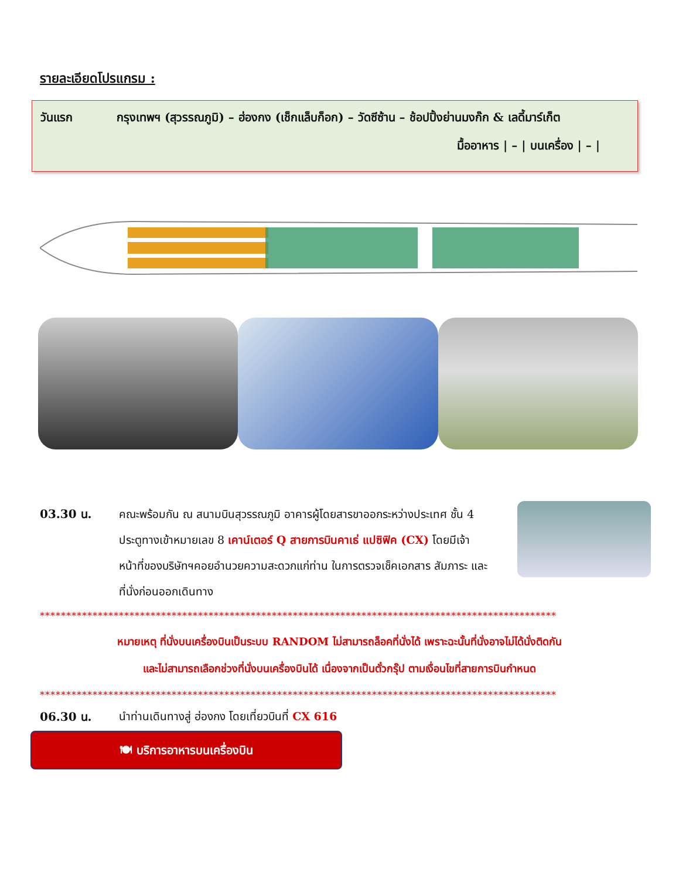รายละเอียดโปรแกรม :
วันแรก กรุงเทพฯ (สุวรรณภูมิ) – ฮ่องกง (เช็กแล็บก็อก) – วัดซีซ้าน – ช้อปปิ้งย่านมงก๊ก & เลดี้มาร์เก็ต
มื้ออาหาร | – | บนเครื่อง | – |
03.30 น. คณะพร้อมกัน ณ สนามบินสุวรรณภูมิ อาคารผู้โดยสารขาออกระหว่างประเทศ ชั้น 4 ประตูทางเข้าหมายเลข 8 เคาน์เตอร์ Q สายการบินคาเธ่ แปซิฟิค (CX) โดยมีเจ้าหน้าที่ของบริษัทฯคอยอำนวยความสะดวกแก่ท่าน ในการตรวจเช็คเอกสาร สัมภาระ และที่นั่งก่อนออกเดินทาง
**************************************************************************************************
หมายเหตุ ที่นั่งบนเครื่องบินเป็นระบบ RANDOM ไม่สามารถล็อคที่นั่งได้ เพราะฉะนั้นที่นั่งอาจไม่ได้นั่งติดกัน
และไม่สามารถเลือกช่วงที่นั่งบนเครื่องบินได้ เนื่องจากเป็นตั๋วกรุ๊ป ตามเงื่อนไขที่สายการบินกำหนด
**************************************************************************************************
06.30 น. นำท่านเดินทางสู่ ฮ่องกง โดยเที่ยวบินที่ CX 616
🍽 บริการอาหารบนเครื่องบิน